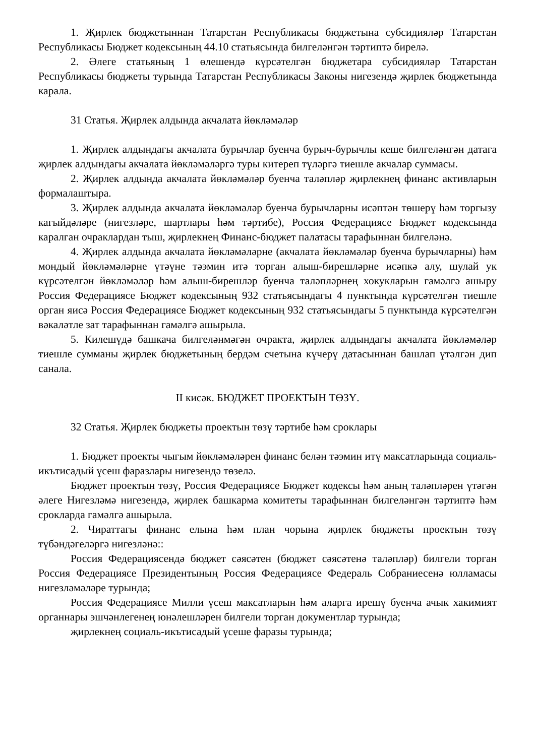1. Җирлек бюджетыннан Татарстан Республикасы бюджетына субсидияләр Татарстан Республикасы Бюджет кодексының 44.10 статьясында билгеләнгән тәртиптә бирелә.
2. Әлеге статьяның 1 өлешендә күрсәтелгән бюджетара субсидияләр Татарстан Республикасы бюджеты турында Татарстан Республикасы Законы нигезендә җирлек бюджетында карала.
31 Статья. Җирлек алдында акчалата йөкләмәләр
1. Җирлек алдындагы акчалата бурычлар буенча бурыч-бурычлы кеше билгеләнгән датага җирлек алдындагы акчалата йөкләмәләргә туры китереп түләргә тиешле акчалар суммасы.
2. Җирлек алдында акчалата йөкләмәләр буенча таләпләр җирлекнең финанс активларын формалаштыра.
3. Җирлек алдында акчалата йөкләмәләр буенча бурычларны исәптән төшерү һәм торгызу кагыйдәләре (нигезләре, шартлары һәм тәртибе), Россия Федерациясе Бюджет кодексында каралган очраклардан тыш, җирлекнең Финанс-бюджет палатасы тарафыннан билгеләнә.
4. Җирлек алдында акчалата йөкләмәләрне (акчалата йөкләмәләр буенча бурычларны) һәм мондый йөкләмәләрне үтәүне тәэмин итә торган алыш-бирешләрне исәпкә алу, шулай ук күрсәтелгән йөкләмәләр һәм алыш-бирешләр буенча таләпләрнең хокукларын гамәлгә ашыру Россия Федерациясе Бюджет кодексының 932 статьясындагы 4 пунктында күрсәтелгән тиешле орган яисә Россия Федерациясе Бюджет кодексының 932 статьясындагы 5 пунктында күрсәтелгән вәкаләтле зат тарафыннан гамәлгә ашырыла.
5. Килешүдә башкача билгеләнмәгән очракта, җирлек алдындагы акчалата йөкләмәләр тиешле сумманы җирлек бюджетының бердәм счетына күчерү датасыннан башлап үтәлгән дип санала.
II кисәк. БЮДЖЕТ ПРОЕКТЫН ТӨЗҮ.
32 Статья. Җирлек бюджеты проектын төзү тәртибе һәм сроклары
1. Бюджет проекты чыгым йөкләмәләрен финанс белән тәэмин итү максатларында социаль-икътисадый үсеш фаразлары нигезендә төзелә.
Бюджет проектын төзү, Россия Федерациясе Бюджет кодексы һәм аның таләпләрен үтәгән әлеге Нигезләмә нигезендә, җирлек башкарма комитеты тарафыннан билгеләнгән тәртиптә һәм срокларда гамәлгә ашырыла.
2. Чираттагы финанс елына һәм план чорына җирлек бюджеты проектын төзү түбәндәгеләргә нигезләнә::
Россия Федерациясендә бюджет сәясәтен (бюджет сәясәтенә таләпләр) билгели торган Россия Федерациясе Президентының Россия Федерациясе Федераль Собраниесенә юлламасы нигезләмәләре турында;
Россия Федерациясе Милли үсеш максатларын һәм аларга ирешү буенча ачык хакимият органнары эшчәнлегенең юнәлешләрен билгели торган документлар турында;
җирлекнең социаль-икътисадый үсеше фаразы турында;